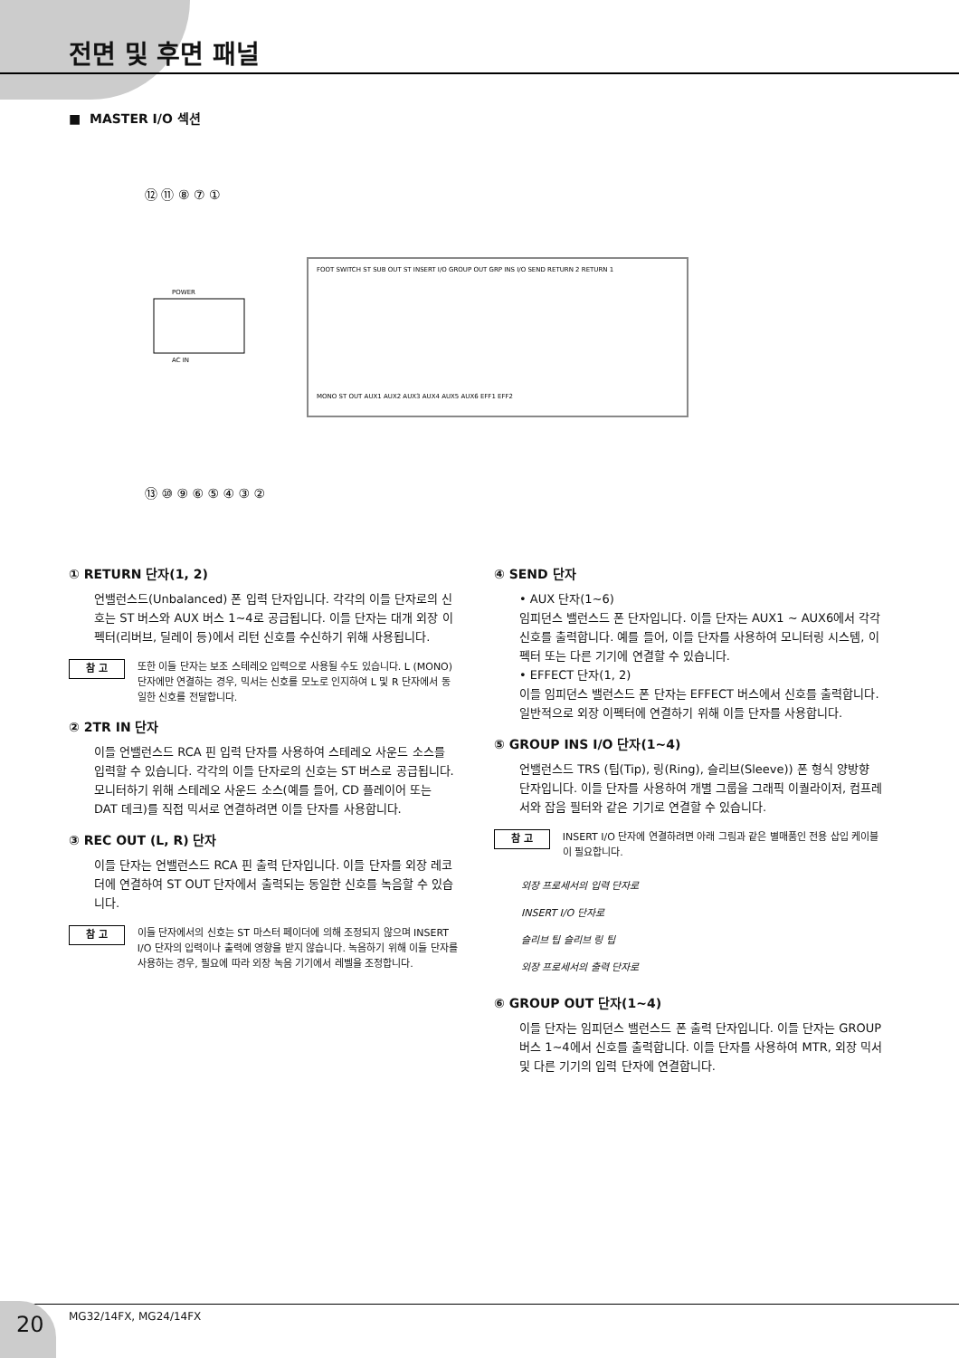전면 및 후면 패널
■ MASTER I/O 섹션
⑫ ⑪ ⑧ ⑦ ①
⑬ ⑩ ⑨ ⑥ ⑤ ④ ③ ②
FOOT SWITCH ST SUB OUT ST INSERT I/O GROUP OUT GRP INS I/O SEND RETURN 2 RETURN 1
POWER
AC IN
MONO ST OUT AUX1 AUX2 AUX3 AUX4 AUX5 AUX6 EFF1 EFF2
① RETURN 단자(1, 2)
언밸런스드(Unbalanced) 폰 입력 단자입니다. 각각의 이들 단자로의 신호는 ST 버스와 AUX 버스 1~4로 공급됩니다. 이들 단자는 대개 외장 이펙터(리버브, 딜레이 등)에서 리턴 신호를 수신하기 위해 사용됩니다.
참 고 또한 이들 단자는 보조 스테레오 입력으로 사용될 수도 있습니다. L (MONO) 단자에만 연결하는 경우, 믹서는 신호를 모노로 인지하여 L 및 R 단자에서 동일한 신호를 전달합니다.
② 2TR IN 단자
이들 언밸런스드 RCA 핀 입력 단자를 사용하여 스테레오 사운드 소스를 입력할 수 있습니다. 각각의 이들 단자로의 신호는 ST 버스로 공급됩니다. 모니터하기 위해 스테레오 사운드 소스(예를 들어, CD 플레이어 또는 DAT 데크)를 직접 믹서로 연결하려면 이들 단자를 사용합니다.
③ REC OUT (L, R) 단자
이들 단자는 언밸런스드 RCA 핀 출력 단자입니다. 이들 단자를 외장 레코더에 연결하여 ST OUT 단자에서 출력되는 동일한 신호를 녹음할 수 있습니다.
참 고 이들 단자에서의 신호는 ST 마스터 페이더에 의해 조정되지 않으며 INSERT I/O 단자의 입력이나 출력에 영향을 받지 않습니다. 녹음하기 위해 이들 단자를 사용하는 경우, 필요에 따라 외장 녹음 기기에서 레벨을 조정합니다.
④ SEND 단자
• AUX 단자(1~6)
임피던스 밸런스드 폰 단자입니다. 이들 단자는 AUX1 ~ AUX6에서 각각 신호를 출력합니다. 예를 들어, 이들 단자를 사용하여 모니터링 시스템, 이펙터 또는 다른 기기에 연결할 수 있습니다.
• EFFECT 단자(1, 2)
이들 임피던스 밸런스드 폰 단자는 EFFECT 버스에서 신호를 출력합니다. 일반적으로 외장 이펙터에 연결하기 위해 이들 단자를 사용합니다.
⑤ GROUP INS I/O 단자(1~4)
언밸런스드 TRS (팁(Tip), 링(Ring), 슬리브(Sleeve)) 폰 형식 양방향 단자입니다. 이들 단자를 사용하여 개별 그룹을 그래픽 이퀄라이저, 컴프레서와 잡음 필터와 같은 기기로 연결할 수 있습니다.
참 고 INSERT I/O 단자에 연결하려면 아래 그림과 같은 별매품인 전용 삽입 케이블이 필요합니다.
외장 프로세서의 입력 단자로
INSERT I/O 단자로
슬리브 팁 슬리브 링 팁
외장 프로세서의 출력 단자로
⑥ GROUP OUT 단자(1~4)
이들 단자는 임피던스 밸런스드 폰 출력 단자입니다. 이들 단자는 GROUP 버스 1~4에서 신호를 출력합니다. 이들 단자를 사용하여 MTR, 외장 믹서 및 다른 기기의 입력 단자에 연결합니다.
20
MG32/14FX, MG24/14FX